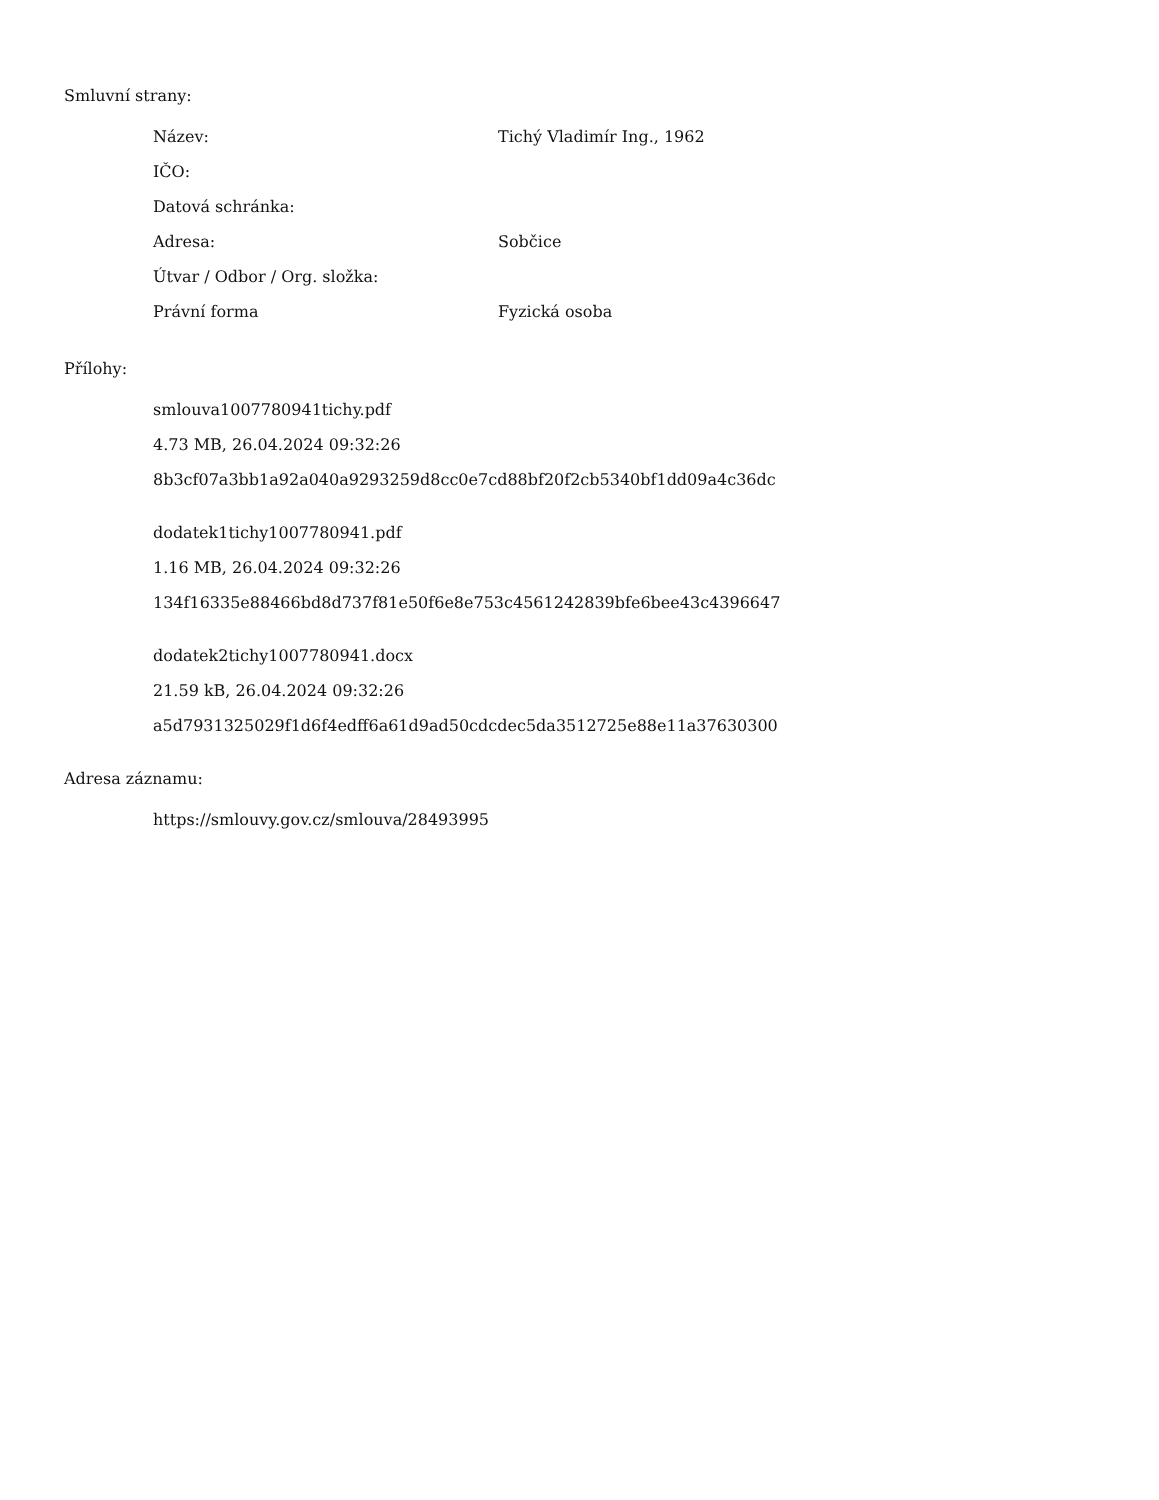Smluvní strany:
| Název: | Tichý Vladimír Ing., 1962 |
| IČO: | |
| Datová schránka: | |
| Adresa: | Sobčice |
| Útvar / Odbor / Org. složka: | |
| Právní forma | Fyzická osoba |
Přílohy:
smlouva1007780941tichy.pdf
4.73 MB, 26.04.2024 09:32:26
8b3cf07a3bb1a92a040a9293259d8cc0e7cd88bf20f2cb5340bf1dd09a4c36dc
dodatek1tichy1007780941.pdf
1.16 MB, 26.04.2024 09:32:26
134f16335e88466bd8d737f81e50f6e8e753c4561242839bfe6bee43c4396647
dodatek2tichy1007780941.docx
21.59 kB, 26.04.2024 09:32:26
a5d7931325029f1d6f4edff6a61d9ad50cdcdec5da3512725e88e11a37630300
Adresa záznamu:
https://smlouvy.gov.cz/smlouva/28493995